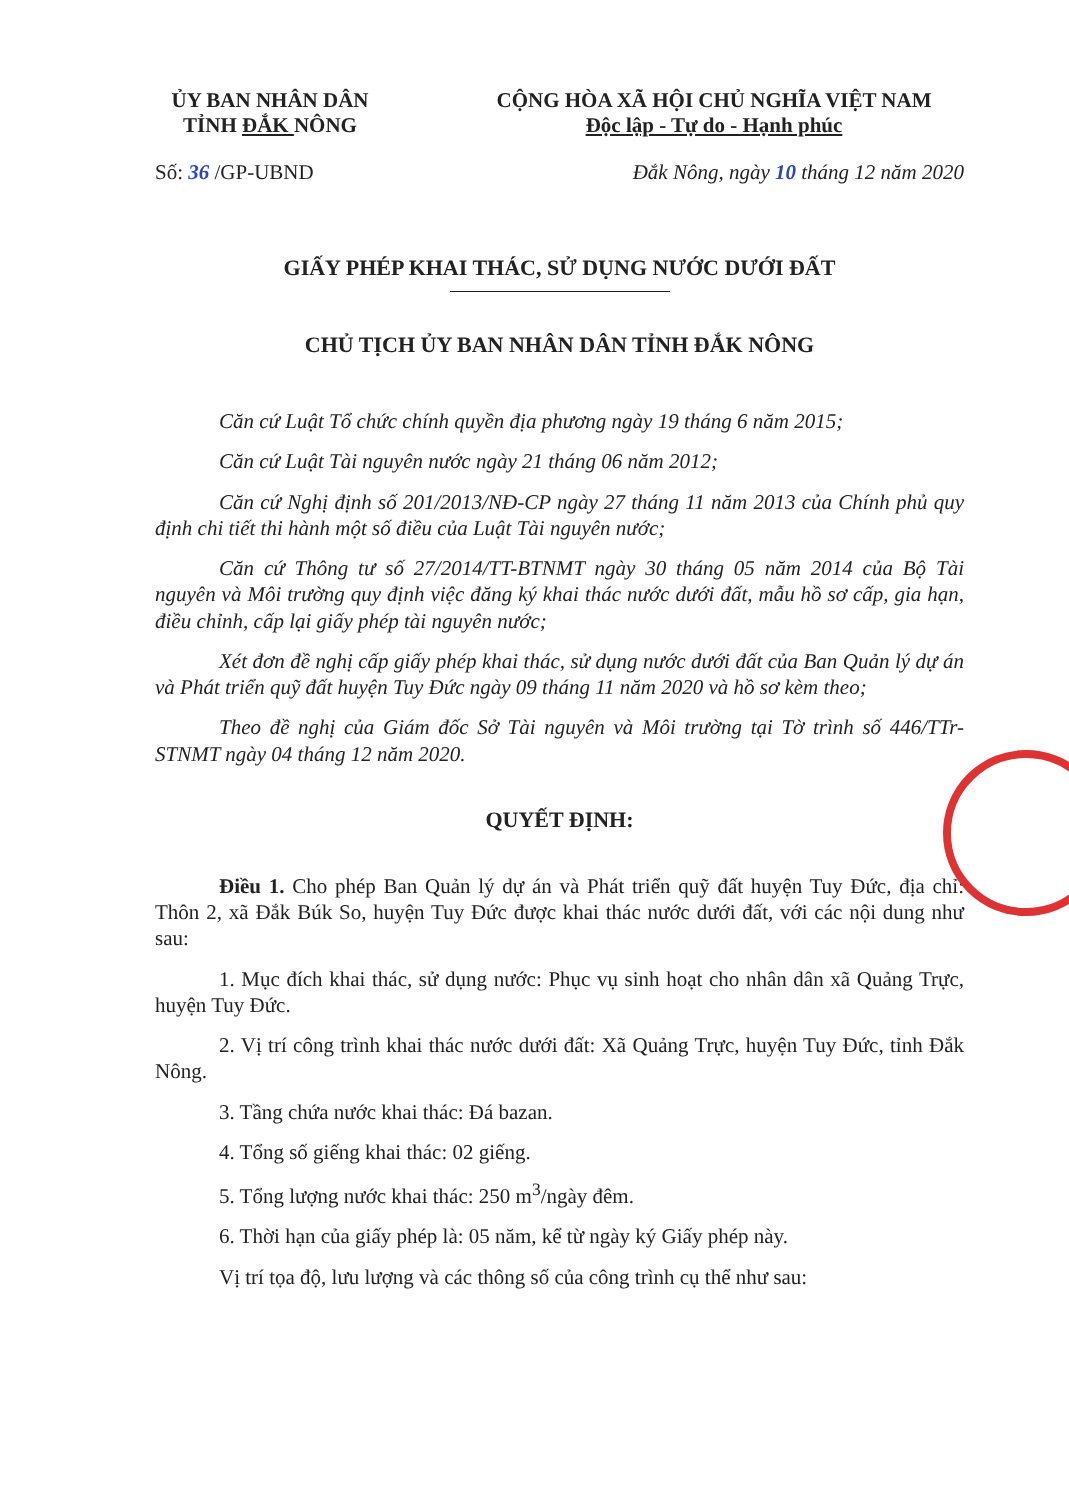ỦY BAN NHÂN DÂN
TỈNH ĐẮK NÔNG
CỘNG HÒA XÃ HỘI CHỦ NGHĨA VIỆT NAM
Độc lập - Tự do - Hạnh phúc
Số: 36 /GP-UBND Đắk Nông, ngày 10 tháng 12 năm 2020
GIẤY PHÉP KHAI THÁC, SỬ DỤNG NƯỚC DƯỚI ĐẤT
CHỦ TỊCH ỦY BAN NHÂN DÂN TỈNH ĐẮK NÔNG
Căn cứ Luật Tổ chức chính quyền địa phương ngày 19 tháng 6 năm 2015;
Căn cứ Luật Tài nguyên nước ngày 21 tháng 06 năm 2012;
Căn cứ Nghị định số 201/2013/NĐ-CP ngày 27 tháng 11 năm 2013 của Chính phủ quy định chi tiết thi hành một số điều của Luật Tài nguyên nước;
Căn cứ Thông tư số 27/2014/TT-BTNMT ngày 30 tháng 05 năm 2014 của Bộ Tài nguyên và Môi trường quy định việc đăng ký khai thác nước dưới đất, mẫu hồ sơ cấp, gia hạn, điều chỉnh, cấp lại giấy phép tài nguyên nước;
Xét đơn đề nghị cấp giấy phép khai thác, sử dụng nước dưới đất của Ban Quản lý dự án và Phát triển quỹ đất huyện Tuy Đức ngày 09 tháng 11 năm 2020 và hồ sơ kèm theo;
Theo đề nghị của Giám đốc Sở Tài nguyên và Môi trường tại Tờ trình số 446/TTr-STNMT ngày 04 tháng 12 năm 2020.
QUYẾT ĐỊNH:
Điều 1. Cho phép Ban Quản lý dự án và Phát triển quỹ đất huyện Tuy Đức, địa chỉ: Thôn 2, xã Đắk Búk So, huyện Tuy Đức được khai thác nước dưới đất, với các nội dung như sau:
1. Mục đích khai thác, sử dụng nước: Phục vụ sinh hoạt cho nhân dân xã Quảng Trực, huyện Tuy Đức.
2. Vị trí công trình khai thác nước dưới đất: Xã Quảng Trực, huyện Tuy Đức, tỉnh Đắk Nông.
3. Tầng chứa nước khai thác: Đá bazan.
4. Tổng số giếng khai thác: 02 giếng.
5. Tổng lượng nước khai thác: 250 m<sup>3</sup>/ngày đêm.
6. Thời hạn của giấy phép là: 05 năm, kể từ ngày ký Giấy phép này.
Vị trí tọa độ, lưu lượng và các thông số của công trình cụ thể như sau: